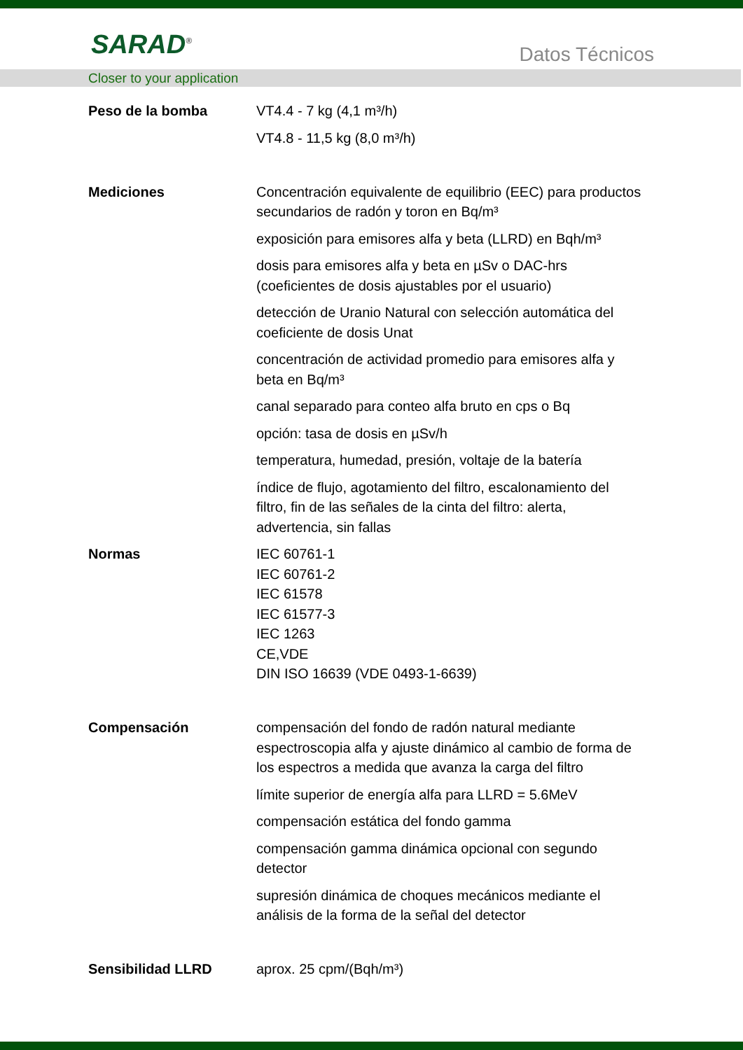SARAD<sup>®</sup> Datos Técnicos
Closer to your application
| Peso de la bomba | VT4.4 - 7 kg (4,1 m³/h) VT4.8 - 11,5 kg (8,0 m³/h) |
| Mediciones | Concentración equivalente de equilibrio (EEC) para productos secundarios de radón y toron en Bq/m³ exposición para emisores alfa y beta (LLRD) en Bqh/m³ dosis para emisores alfa y beta en µSv o DAC-hrs (coeficientes de dosis ajustables por el usuario) detección de Uranio Natural con selección automática del coeficiente de dosis Unat concentración de actividad promedio para emisores alfa y beta en Bq/m³ canal separado para conteo alfa bruto en cps o Bq opción: tasa de dosis en µSv/h temperatura, humedad, presión, voltaje de la batería índice de flujo, agotamiento del filtro, escalonamiento del filtro, fin de las señales de la cinta del filtro: alerta, advertencia, sin fallas |
| Normas | IEC 60761-1 IEC 60761-2 IEC 61578 IEC 61577-3 IEC 1263 CE,VDE DIN ISO 16639 (VDE 0493-1-6639) |
| Compensación | compensación del fondo de radón natural mediante espectroscopia alfa y ajuste dinámico al cambio de forma de los espectros a medida que avanza la carga del filtro límite superior de energía alfa para LLRD = 5.6MeV compensación estática del fondo gamma compensación gamma dinámica opcional con segundo detector supresión dinámica de choques mecánicos mediante el análisis de la forma de la señal del detector |
| Sensibilidad LLRD | aprox. 25 cpm/(Bqh/m³) |